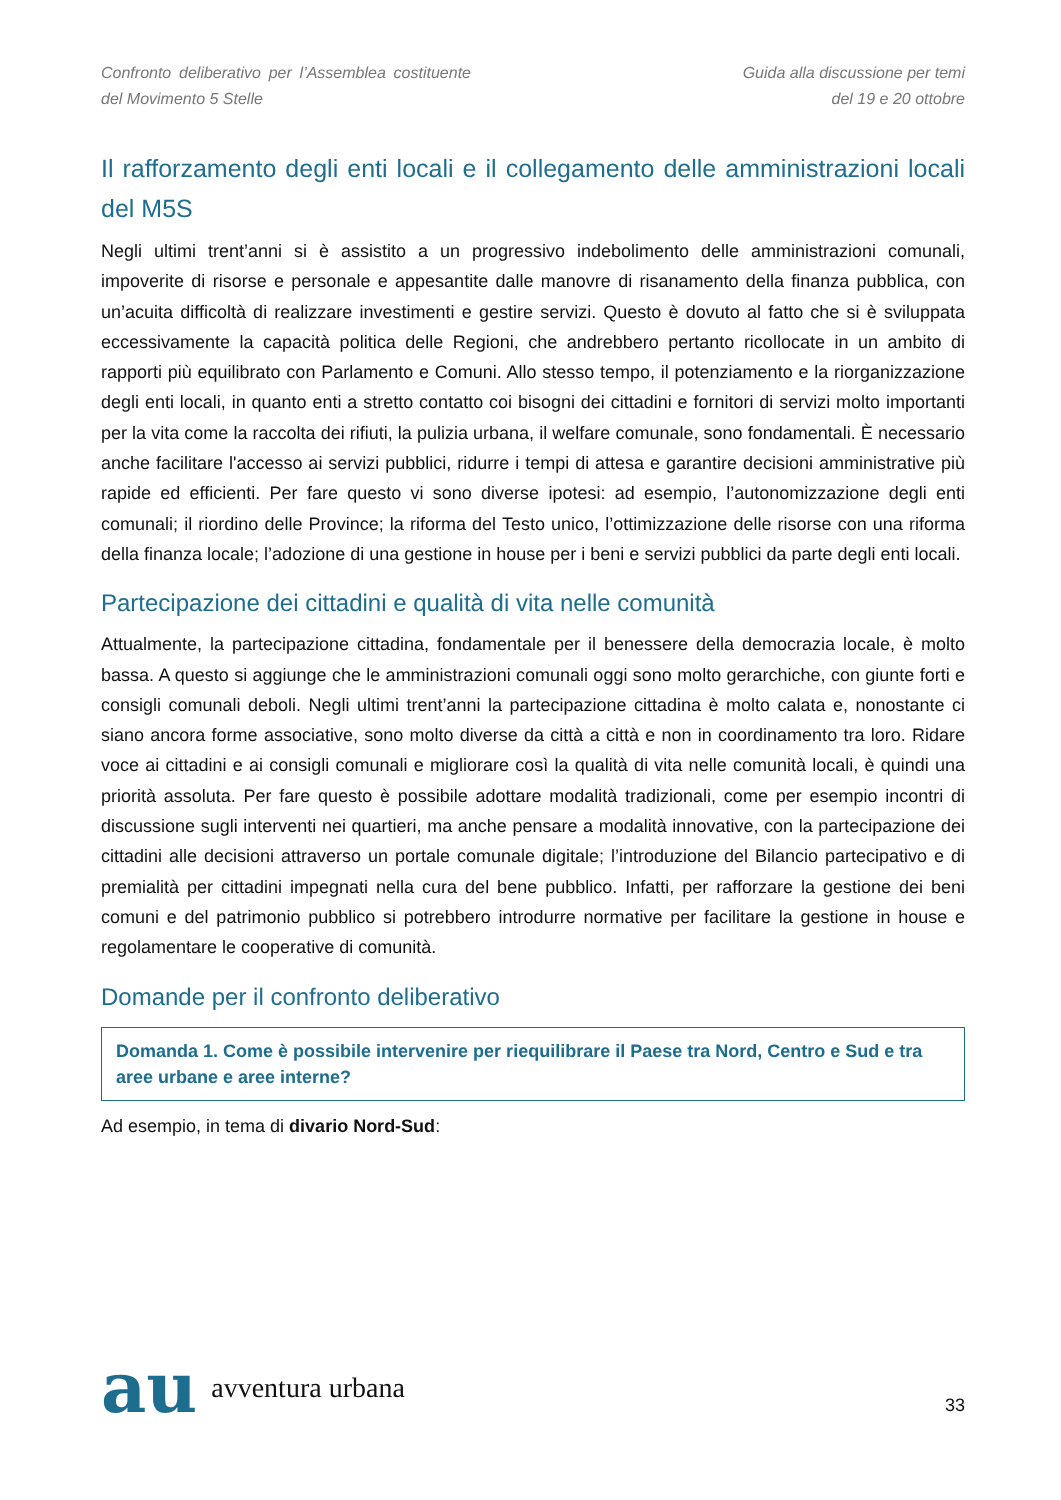Confronto deliberativo per l’Assemblea costituente del Movimento 5 Stelle
Guida alla discussione per temi
del 19 e 20 ottobre
Il rafforzamento degli enti locali e il collegamento delle amministrazioni locali del M5S
Negli ultimi trent’anni si è assistito a un progressivo indebolimento delle amministrazioni comunali, impoverite di risorse e personale e appesantite dalle manovre di risanamento della finanza pubblica, con un’acuita difficoltà di realizzare investimenti e gestire servizi. Questo è dovuto al fatto che si è sviluppata eccessivamente la capacità politica delle Regioni, che andrebbero pertanto ricollocate in un ambito di rapporti più equilibrato con Parlamento e Comuni. Allo stesso tempo, il potenziamento e la riorganizzazione degli enti locali, in quanto enti a stretto contatto coi bisogni dei cittadini e fornitori di servizi molto importanti per la vita come la raccolta dei rifiuti, la pulizia urbana, il welfare comunale, sono fondamentali. È necessario anche facilitare l'accesso ai servizi pubblici, ridurre i tempi di attesa e garantire decisioni amministrative più rapide ed efficienti. Per fare questo vi sono diverse ipotesi: ad esempio, l’autonomizzazione degli enti comunali; il riordino delle Province; la riforma del Testo unico, l’ottimizzazione delle risorse con una riforma della finanza locale; l’adozione di una gestione in house per i beni e servizi pubblici da parte degli enti locali.
Partecipazione dei cittadini e qualità di vita nelle comunità
Attualmente, la partecipazione cittadina, fondamentale per il benessere della democrazia locale, è molto bassa. A questo si aggiunge che le amministrazioni comunali oggi sono molto gerarchiche, con giunte forti e consigli comunali deboli. Negli ultimi trent’anni la partecipazione cittadina è molto calata e, nonostante ci siano ancora forme associative, sono molto diverse da città a città e non in coordinamento tra loro. Ridare voce ai cittadini e ai consigli comunali e migliorare così la qualità di vita nelle comunità locali, è quindi una priorità assoluta. Per fare questo è possibile adottare modalità tradizionali, come per esempio incontri di discussione sugli interventi nei quartieri, ma anche pensare a modalità innovative, con la partecipazione dei cittadini alle decisioni attraverso un portale comunale digitale; l’introduzione del Bilancio partecipativo e di premialità per cittadini impegnati nella cura del bene pubblico. Infatti, per rafforzare la gestione dei beni comuni e del patrimonio pubblico si potrebbero introdurre normative per facilitare la gestione in house e regolamentare le cooperative di comunità.
Domande per il confronto deliberativo
Domanda 1. Come è possibile intervenire per riequilibrare il Paese tra Nord, Centro e Sud e tra aree urbane e aree interne?
Ad esempio, in tema di divario Nord-Sud:
au avventura urbana
33